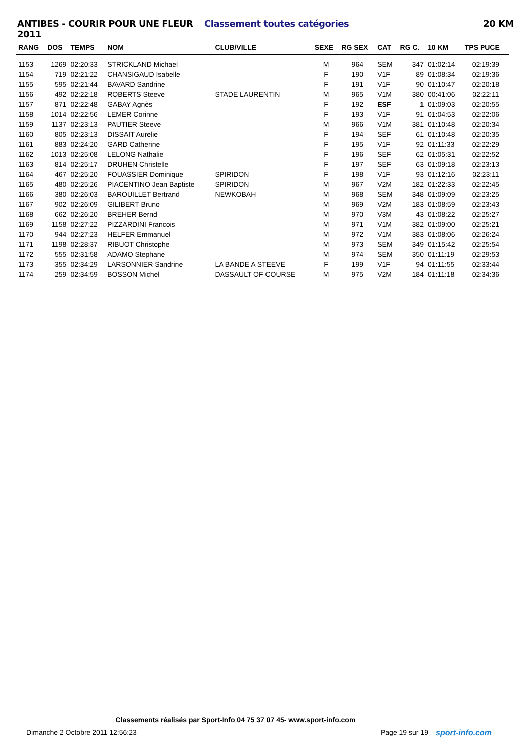ANTIBES - COURIR POUR UNE FLEUR 2011
Classement toutes catégories 20 KM
| RANG | DOS | TEMPS | NOM | CLUB/VILLE | SEXE | RG SEX | CAT | RG C. | 10 KM | TPS PUCE |
| --- | --- | --- | --- | --- | --- | --- | --- | --- | --- | --- |
| 1153 | 1269 | 02:20:33 | STRICKLAND Michael | | M | 964 | SEM | 347 | 01:02:14 | 02:19:39 |
| 1154 | 719 | 02:21:22 | CHANSIGAUD Isabelle | | F | 190 | V1F | 89 | 01:08:34 | 02:19:36 |
| 1155 | 595 | 02:21:44 | BAVARD Sandrine | | F | 191 | V1F | 90 | 01:10:47 | 02:20:18 |
| 1156 | 492 | 02:22:18 | ROBERTS Steeve | STADE LAURENTIN | M | 965 | V1M | 380 | 00:41:06 | 02:22:11 |
| 1157 | 871 | 02:22:48 | GABAY Agnès | | F | 192 | ESF | 1 | 01:09:03 | 02:20:55 |
| 1158 | 1014 | 02:22:56 | LEMER Corinne | | F | 193 | V1F | 91 | 01:04:53 | 02:22:06 |
| 1159 | 1137 | 02:23:13 | PAUTIER Steeve | | M | 966 | V1M | 381 | 01:10:48 | 02:20:34 |
| 1160 | 805 | 02:23:13 | DISSAIT Aurelie | | F | 194 | SEF | 61 | 01:10:48 | 02:20:35 |
| 1161 | 883 | 02:24:20 | GARD Catherine | | F | 195 | V1F | 92 | 01:11:33 | 02:22:29 |
| 1162 | 1013 | 02:25:08 | LELONG Nathalie | | F | 196 | SEF | 62 | 01:05:31 | 02:22:52 |
| 1163 | 814 | 02:25:17 | DRUHEN Christelle | | F | 197 | SEF | 63 | 01:09:18 | 02:23:13 |
| 1164 | 467 | 02:25:20 | FOUASSIER Dominique | SPIRIDON | F | 198 | V1F | 93 | 01:12:16 | 02:23:11 |
| 1165 | 480 | 02:25:26 | PIACENTINO Jean Baptiste | SPIRIDON | M | 967 | V2M | 182 | 01:22:33 | 02:22:45 |
| 1166 | 380 | 02:26:03 | BAROUILLET Bertrand | NEWKOBAH | M | 968 | SEM | 348 | 01:09:09 | 02:23:25 |
| 1167 | 902 | 02:26:09 | GILIBERT Bruno | | M | 969 | V2M | 183 | 01:08:59 | 02:23:43 |
| 1168 | 662 | 02:26:20 | BREHER Bernd | | M | 970 | V3M | 43 | 01:08:22 | 02:25:27 |
| 1169 | 1158 | 02:27:22 | PIZZARDINI Francois | | M | 971 | V1M | 382 | 01:09:00 | 02:25:21 |
| 1170 | 944 | 02:27:23 | HELFER Emmanuel | | M | 972 | V1M | 383 | 01:08:06 | 02:26:24 |
| 1171 | 1198 | 02:28:37 | RIBUOT Christophe | | M | 973 | SEM | 349 | 01:15:42 | 02:25:54 |
| 1172 | 555 | 02:31:58 | ADAMO Stephane | | M | 974 | SEM | 350 | 01:11:19 | 02:29:53 |
| 1173 | 355 | 02:34:29 | LARSONNIER Sandrine | LA BANDE A STEEVE | F | 199 | V1F | 94 | 01:11:55 | 02:33:44 |
| 1174 | 259 | 02:34:59 | BOSSON Michel | DASSAULT OF COURSE | M | 975 | V2M | 184 | 01:11:18 | 02:34:36 |
Classements réalisés par Sport-Info 04 75 37 07 45- www.sport-info.com
Dimanche 2 Octobre 2011 12:56:23
Page 19 sur 19 sport-info.com